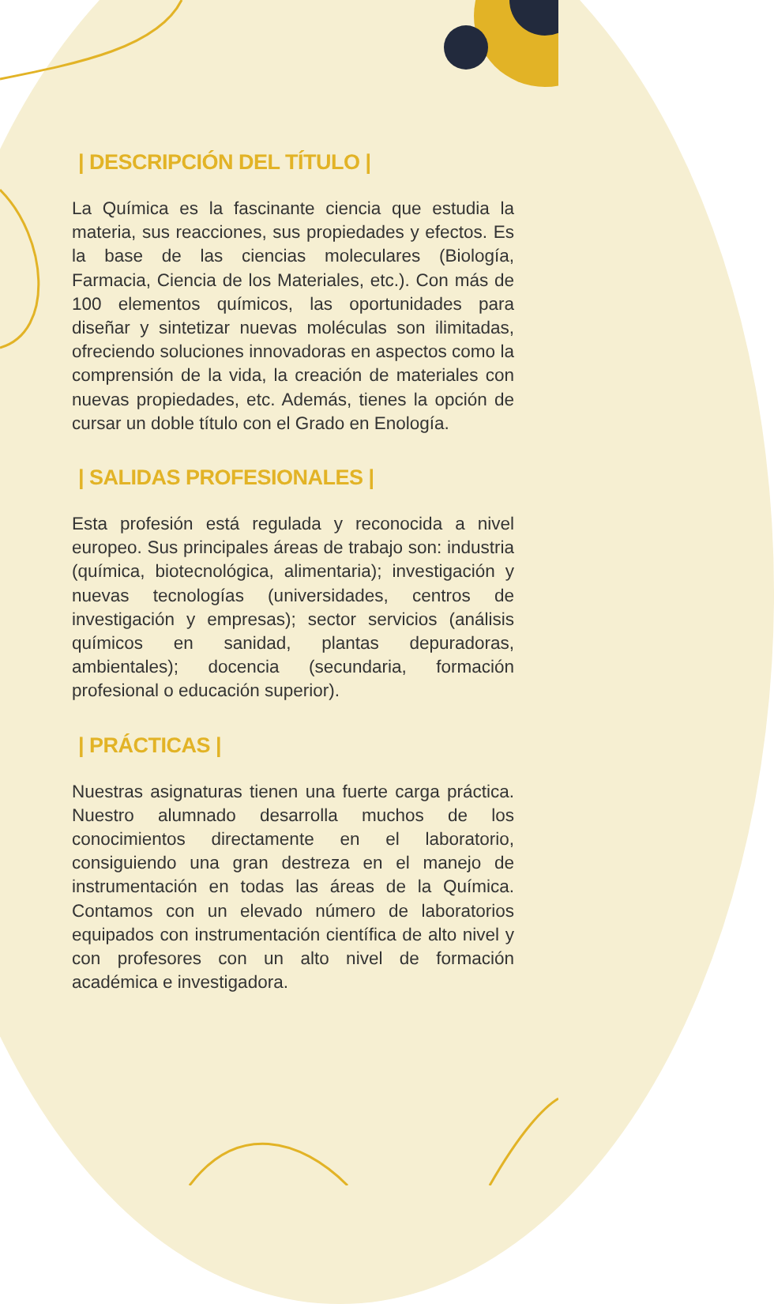| DESCRIPCIÓN DEL TÍTULO |
La Química es la fascinante ciencia que estudia la materia, sus reacciones, sus propiedades y efectos. Es la base de las ciencias moleculares (Biología, Farmacia, Ciencia de los Materiales, etc.). Con más de 100 elementos químicos, las oportunidades para diseñar y sintetizar nuevas moléculas son ilimitadas, ofreciendo soluciones innovadoras en aspectos como la comprensión de la vida, la creación de materiales con nuevas propiedades, etc. Además, tienes la opción de cursar un doble título con el Grado en Enología.
| SALIDAS PROFESIONALES |
Esta profesión está regulada y reconocida a nivel europeo. Sus principales áreas de trabajo son: industria (química, biotecnológica, alimentaria); investigación y nuevas tecnologías (universidades, centros de investigación y empresas); sector servicios (análisis químicos en sanidad, plantas depuradoras, ambientales); docencia (secundaria, formación profesional o educación superior).
| PRÁCTICAS |
Nuestras asignaturas tienen una fuerte carga práctica. Nuestro alumnado desarrolla muchos de los conocimientos directamente en el laboratorio, consiguiendo una gran destreza en el manejo de instrumentación en todas las áreas de la Química. Contamos con un elevado número de laboratorios equipados con instrumentación científica de alto nivel y con profesores con un alto nivel de formación académica e investigadora.